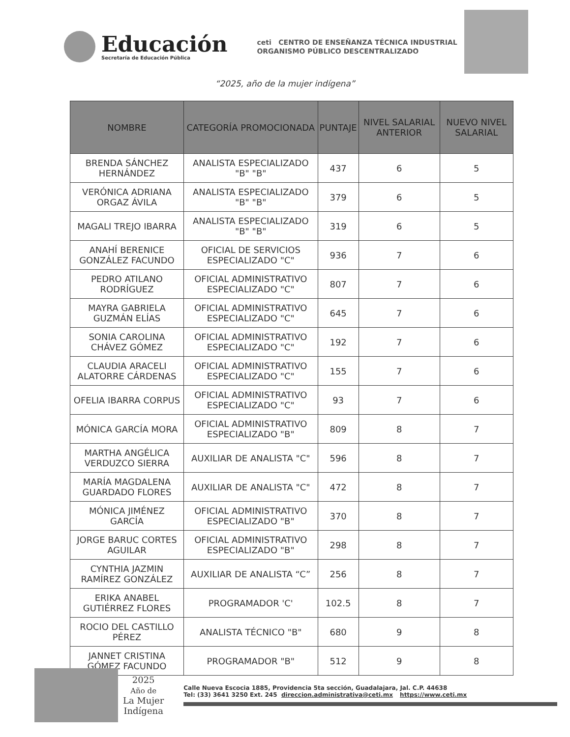Educación
Secretaría de Educación Pública
ceti CENTRO DE ENSEÑANZA TÉCNICA INDUSTRIAL
ORGANISMO PÚBLICO DESCENTRALIZADO
“2025, año de la mujer indígena”
| NOMBRE | CATEGORÍA PROMOCIONADA | PUNTAJE | NIVEL SALARIAL ANTERIOR | NUEVO NIVEL SALARIAL |
| --- | --- | --- | --- | --- |
| BRENDA SÁNCHEZ HERNÁNDEZ | ANALISTA ESPECIALIZADO "B" "B" | 437 | 6 | 5 |
| VERÓNICA ADRIANA ORGAZ ÁVILA | ANALISTA ESPECIALIZADO "B" "B" | 379 | 6 | 5 |
| MAGALI TREJO IBARRA | ANALISTA ESPECIALIZADO "B" "B" | 319 | 6 | 5 |
| ANAHÍ BERENICE GONZÁLEZ FACUNDO | OFICIAL DE SERVICIOS ESPECIALIZADO "C" | 936 | 7 | 6 |
| PEDRO ATILANO RODRÍGUEZ | OFICIAL ADMINISTRATIVO ESPECIALIZADO "C" | 807 | 7 | 6 |
| MAYRA GABRIELA GUZMÁN ELÍAS | OFICIAL ADMINISTRATIVO ESPECIALIZADO "C" | 645 | 7 | 6 |
| SONIA CAROLINA CHÁVEZ GÓMEZ | OFICIAL ADMINISTRATIVO ESPECIALIZADO "C" | 192 | 7 | 6 |
| CLAUDIA ARACELI ALATORRE CÁRDENAS | OFICIAL ADMINISTRATIVO ESPECIALIZADO "C" | 155 | 7 | 6 |
| OFELIA IBARRA CORPUS | OFICIAL ADMINISTRATIVO ESPECIALIZADO "C" | 93 | 7 | 6 |
| MÓNICA GARCÍA MORA | OFICIAL ADMINISTRATIVO ESPECIALIZADO "B" | 809 | 8 | 7 |
| MARTHA ANGÉLICA VERDUZCO SIERRA | AUXILIAR DE ANALISTA "C" | 596 | 8 | 7 |
| MARÍA MAGDALENA GUARDADO FLORES | AUXILIAR DE ANALISTA "C" | 472 | 8 | 7 |
| MÓNICA JIMÉNEZ GARCÍA | OFICIAL ADMINISTRATIVO ESPECIALIZADO "B" | 370 | 8 | 7 |
| JORGE BARUC CORTES AGUILAR | OFICIAL ADMINISTRATIVO ESPECIALIZADO "B" | 298 | 8 | 7 |
| CYNTHIA JAZMIN RAMÍREZ GONZÁLEZ | AUXILIAR DE ANALISTA “C” | 256 | 8 | 7 |
| ERIKA ANABEL GUTIÉRREZ FLORES | PROGRAMADOR 'C' | 102.5 | 8 | 7 |
| ROCIO DEL CASTILLO PÉREZ | ANALISTA TÉCNICO "B" | 680 | 9 | 8 |
| JANNET CRISTINA GÓMEZ FACUNDO | PROGRAMADOR "B" | 512 | 9 | 8 |
2025
Año de
La Mujer
Indígena
Calle Nueva Escocia 1885, Providencia 5ta sección, Guadalajara, Jal. C.P. 44638
Tel: (33) 3641 3250 Ext. 245 direccion.administrativa@ceti.mx https://www.ceti.mx